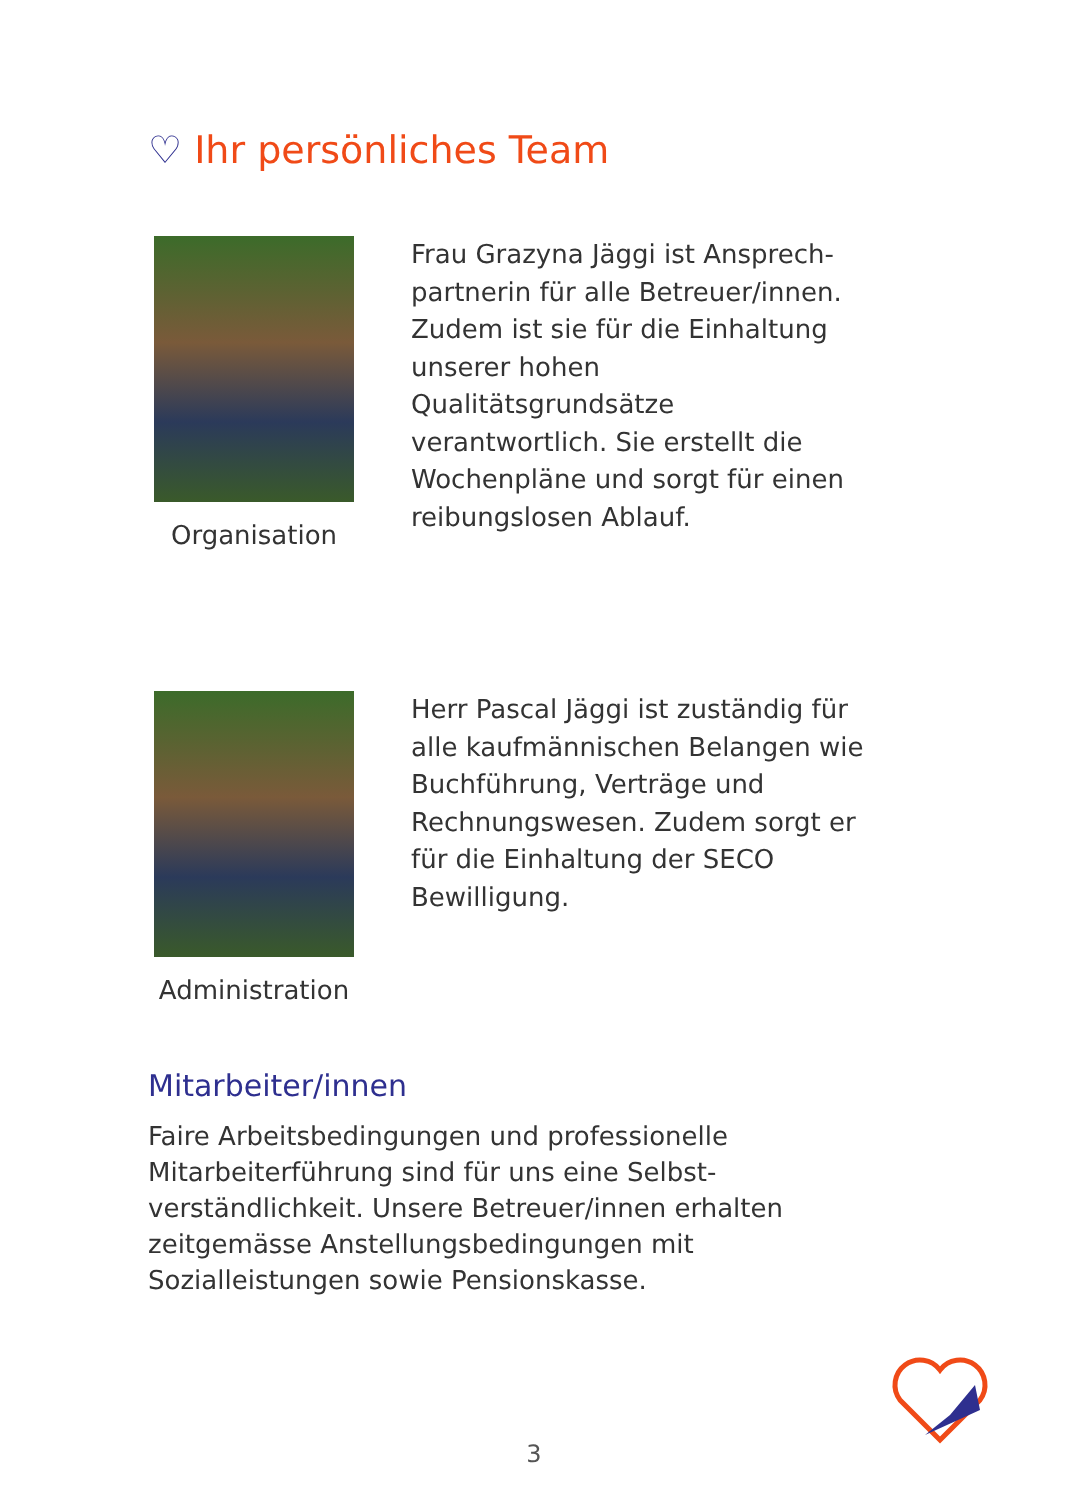♡ Ihr persönliches Team
Organisation
Frau Grazyna Jäggi ist Ansprech-partnerin für alle Betreuer/innen. Zudem ist sie für die Einhaltung unserer hohen Qualitätsgrundsätze verantwortlich. Sie erstellt die Wochenpläne und sorgt für einen reibungslosen Ablauf.
Administration
Herr Pascal Jäggi ist zuständig für alle kaufmännischen Belangen wie Buchführung, Verträge und Rechnungswesen. Zudem sorgt er für die Einhaltung der SECO Bewilligung.
Mitarbeiter/innen
Faire Arbeitsbedingungen und professionelle Mitarbeiterführung sind für uns eine Selbst-verständlichkeit. Unsere Betreuer/innen erhalten zeitgemässe Anstellungsbedingungen mit Sozialleistungen sowie Pensionskasse.
3